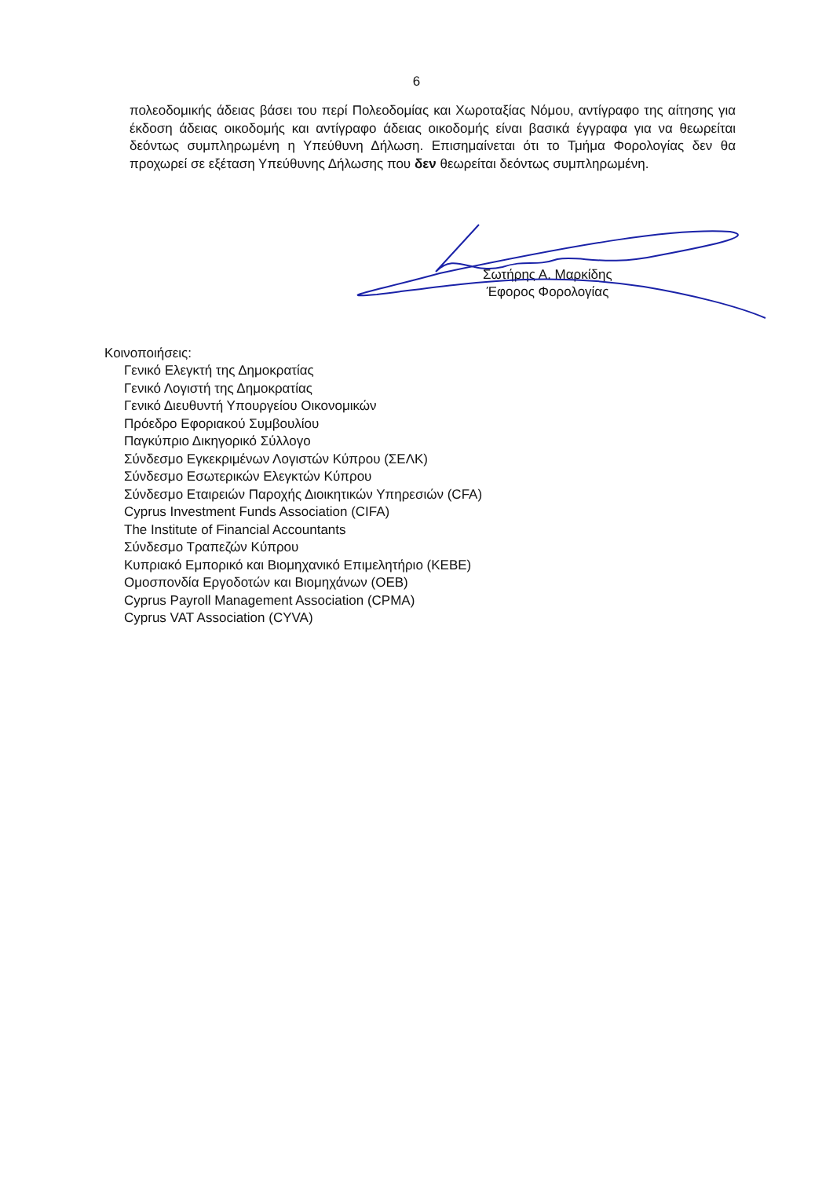6
πολεοδομικής άδειας βάσει του περί Πολεοδομίας και Χωροταξίας Νόμου, αντίγραφο της αίτησης για έκδοση άδειας οικοδομής και αντίγραφο άδειας οικοδομής είναι βασικά έγγραφα για να θεωρείται δεόντως συμπληρωμένη η Υπεύθυνη Δήλωση. Επισημαίνεται ότι το Τμήμα Φορολογίας δεν θα προχωρεί σε εξέταση Υπεύθυνης Δήλωσης που δεν θεωρείται δεόντως συμπληρωμένη.
Σωτήρης Α. Μαρκίδης
Έφορος Φορολογίας
Κοινοποιήσεις:
Γενικό Ελεγκτή της Δημοκρατίας
Γενικό Λογιστή της Δημοκρατίας
Γενικό Διευθυντή Υπουργείου Οικονομικών
Πρόεδρο Εφοριακού Συμβουλίου
Παγκύπριο Δικηγορικό Σύλλογο
Σύνδεσμο Εγκεκριμένων Λογιστών Κύπρου (ΣΕΛΚ)
Σύνδεσμο Εσωτερικών Ελεγκτών Κύπρου
Σύνδεσμο Εταιρειών Παροχής Διοικητικών Υπηρεσιών (CFA)
Cyprus Investment Funds Association (CIFA)
The Institute of Financial Accountants
Σύνδεσμο Τραπεζών Κύπρου
Κυπριακό Εμπορικό και Βιομηχανικό Επιμελητήριο (ΚΕΒΕ)
Ομοσπονδία Εργοδοτών και Βιομηχάνων (ΟΕΒ)
Cyprus Payroll Management Association (CPMA)
Cyprus VAT Association (CYVA)